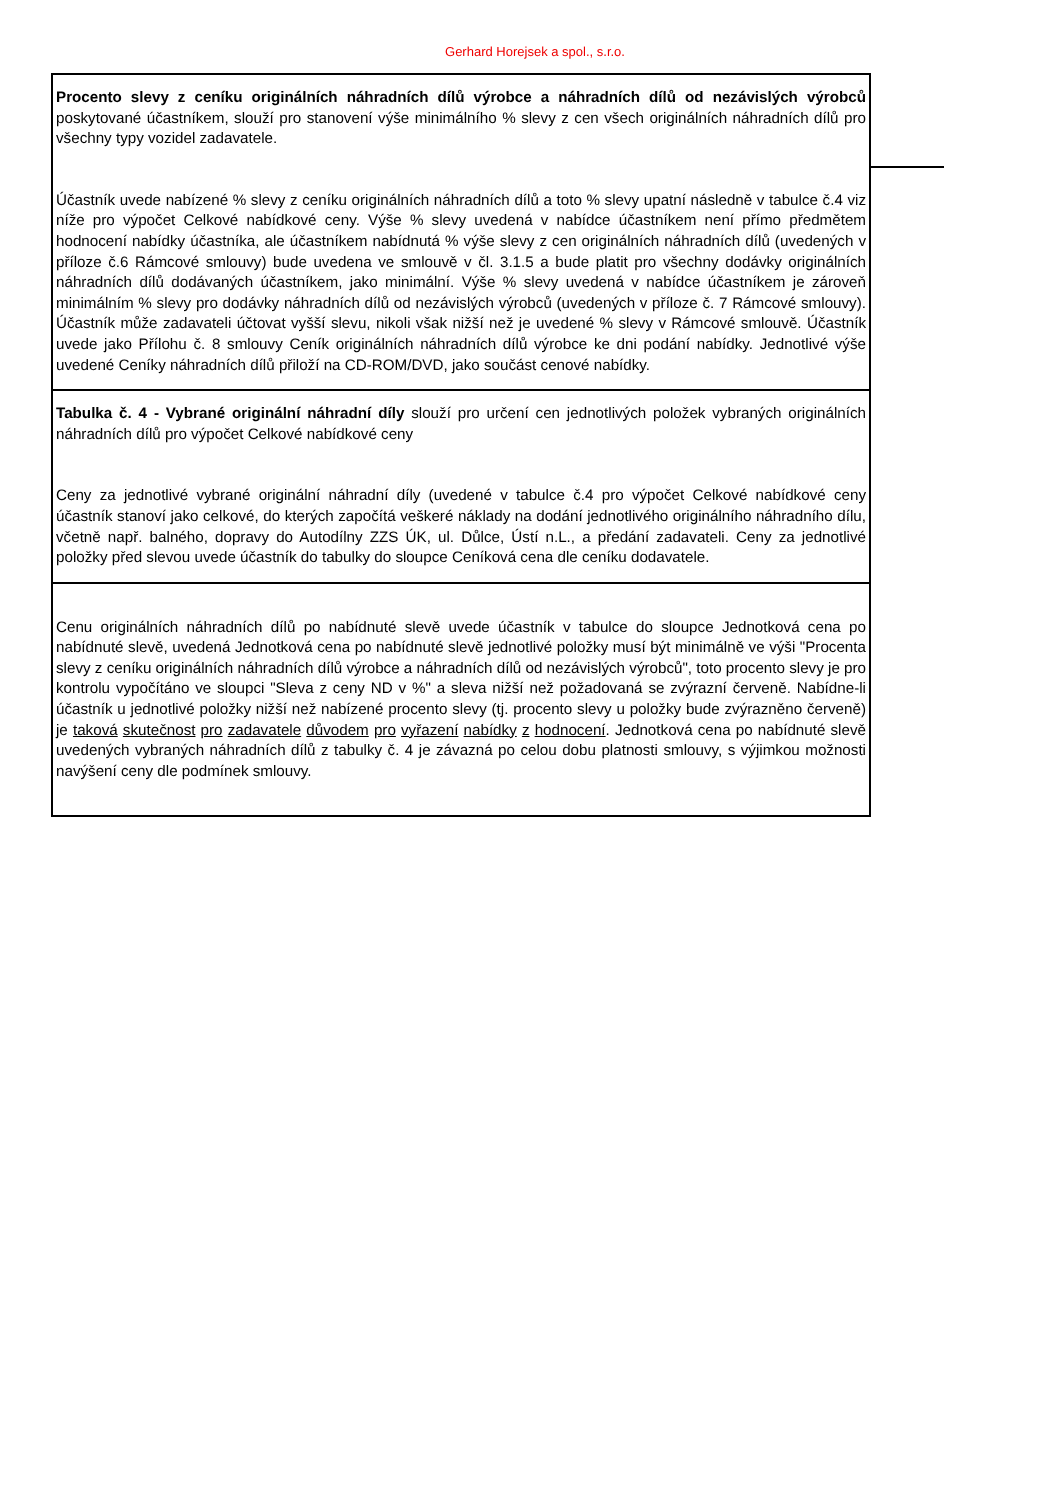Gerhard Horejsek a spol., s.r.o.
Procento slevy z ceníku originálních náhradních dílů výrobce a náhradních dílů od nezávislých výrobců poskytované účastníkem, slouží pro stanovení výše minimálního % slevy z cen všech originálních náhradních dílů pro všechny typy vozidel zadavatele.
Účastník uvede nabízené % slevy z ceníku originálních náhradních dílů a toto % slevy upatní následně v tabulce č.4 viz níže pro výpočet Celkové nabídkové ceny. Výše % slevy uvedená v nabídce účastníkem není přímo předmětem hodnocení nabídky účastníka, ale účastníkem nabídnutá % výše slevy z cen originálních náhradních dílů (uvedených v příloze č.6 Rámcové smlouvy) bude uvedena ve smlouvě v čl. 3.1.5 a bude platit pro všechny dodávky originálních náhradních dílů dodávaných účastníkem, jako minimální. Výše % slevy uvedená v nabídce účastníkem je zároveň minimálním % slevy pro dodávky náhradních dílů od nezávislých výrobců (uvedených v příloze č. 7 Rámcové smlouvy). Účastník může zadavateli účtovat vyšší slevu, nikoli však nižší než je uvedené % slevy v Rámcové smlouvě. Účastník uvede jako Přílohu č. 8 smlouvy Ceník originálních náhradních dílů výrobce ke dni podání nabídky. Jednotlivé výše uvedené Ceníky náhradních dílů přiloží na CD-ROM/DVD, jako součást cenové nabídky.
Tabulka č. 4 - Vybrané originální náhradní díly slouží pro určení cen jednotlivých položek vybraných originálních náhradních dílů pro výpočet Celkové nabídkové ceny
Ceny za jednotlivé vybrané originální náhradní díly (uvedené v tabulce č.4 pro výpočet Celkové nabídkové ceny účastník stanoví jako celkové, do kterých započítá veškeré náklady na dodání jednotlivého originálního náhradního dílu, včetně např. balného, dopravy do Autodílny ZZS ÚK, ul. Důlce, Ústí n.L., a předání zadavateli. Ceny za jednotlivé položky před slevou uvede účastník do tabulky do sloupce Ceníková cena dle ceníku dodavatele.
Cenu originálních náhradních dílů po nabídnuté slevě uvede účastník v tabulce do sloupce Jednotková cena po nabídnuté slevě, uvedená Jednotková cena po nabídnuté slevě jednotlivé položky musí být minimálně ve výši "Procenta slevy z ceníku originálních náhradních dílů výrobce a náhradních dílů od nezávislých výrobců", toto procento slevy je pro kontrolu vypočítáno ve sloupci "Sleva z ceny ND v %" a sleva nižší než požadovaná se zvýrazní červeně. Nabídne-li účastník u jednotlivé položky nižší než nabízené procento slevy (tj. procento slevy u položky bude zvýrazněno červeně) je taková skutečnost pro zadavatele důvodem pro vyřazení nabídky z hodnocení. Jednotková cena po nabídnuté slevě uvedených vybraných náhradních dílů z tabulky č. 4 je závazná po celou dobu platnosti smlouvy, s výjimkou možnosti navýšení ceny dle podmínek smlouvy.